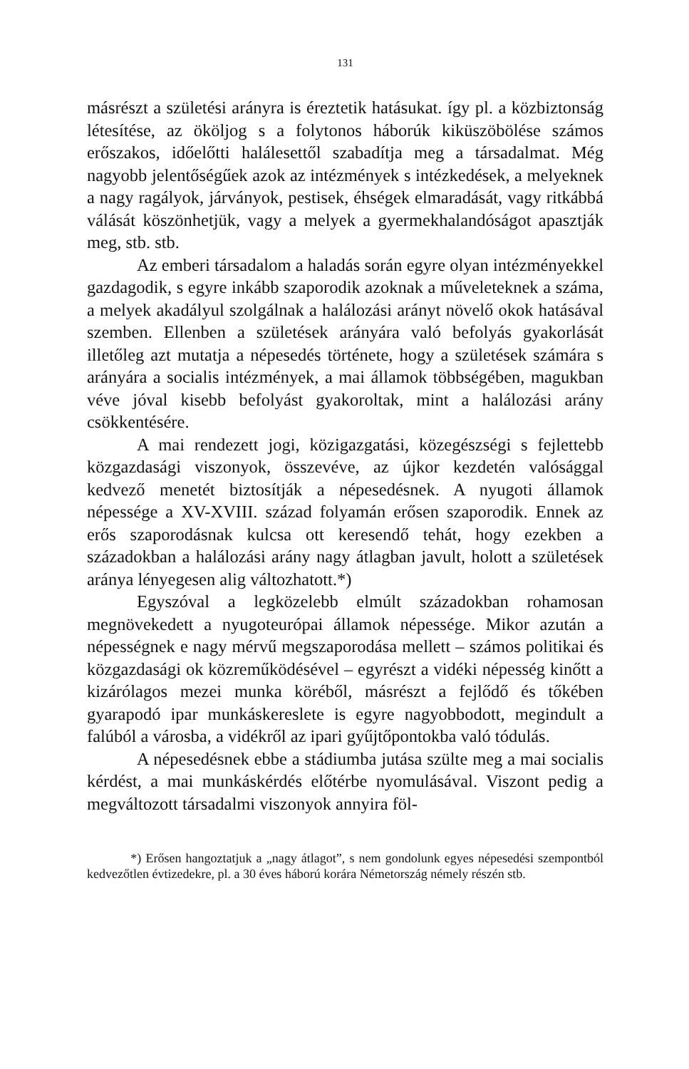131
másrészt a születési arányra is éreztetik hatásukat. így pl. a közbiztonság létesítése, az ököljog s a folytonos háborúk kiküszöbölése számos erőszakos, időelőtti halálesettől szabadítja meg a társadalmat. Még nagyobb jelentőségűek azok az intézmények s intézkedések, a melyeknek a nagy ragályok, járványok, pestisek, éhségek elmaradását, vagy ritkábbá válását köszönhetjük, vagy a melyek a gyermekhalandóságot apasztják meg, stb. stb.
Az emberi társadalom a haladás során egyre olyan intézményekkel gazdagodik, s egyre inkább szaporodik azoknak a műveleteknek a száma, a melyek akadályul szolgálnak a halálozási arányt növelő okok hatásával szemben. Ellenben a születések arányára való befolyás gyakorlását illetőleg azt mutatja a népesedés története, hogy a születések számára s arányára a socialis intézmények, a mai államok többségében, magukban véve jóval kisebb befolyást gyakoroltak, mint a halálozási arány csökkentésére.
A mai rendezett jogi, közigazgatási, közegészségi s fejlettebb közgazdasági viszonyok, összevéve, az újkor kezdetén valósággal kedvező menetét biztosítják a népesedésnek. A nyugoti államok népessége a XV-XVIII. század folyamán erősen szaporodik. Ennek az erős szaporodásnak kulcsa ott keresendő tehát, hogy ezekben a századokban a halálozási arány nagy átlagban javult, holott a születések aránya lényegesen alig változhatott.*)
Egyszóval a legközelebb elmúlt századokban rohamosan megnövekedett a nyugoteurópai államok népessége. Mikor azután a népességnek e nagy mérvű megszaporodása mellett – számos politikai és közgazdasági ok közreműködésével – egyrészt a vidéki népesség kinőtt a kizárólagos mezei munka köréből, másrészt a fejlődő és tőkében gyarapodó ipar munkáskereslete is egyre nagyobbodott, megindult a falúból a városba, a vidékről az ipari gyűjtőpontokba való tódulás.
A népesedésnek ebbe a stádiumba jutása szülte meg a mai socialis kérdést, a mai munkáskérdés előtérbe nyomulásával. Viszont pedig a megváltozott társadalmi viszonyok annyira föl-
*) Erősen hangoztatjuk a „nagy átlagot”, s nem gondolunk egyes népesedési szempontból kedvezőtlen évtizedekre, pl. a 30 éves háború korára Németország némely részén stb.